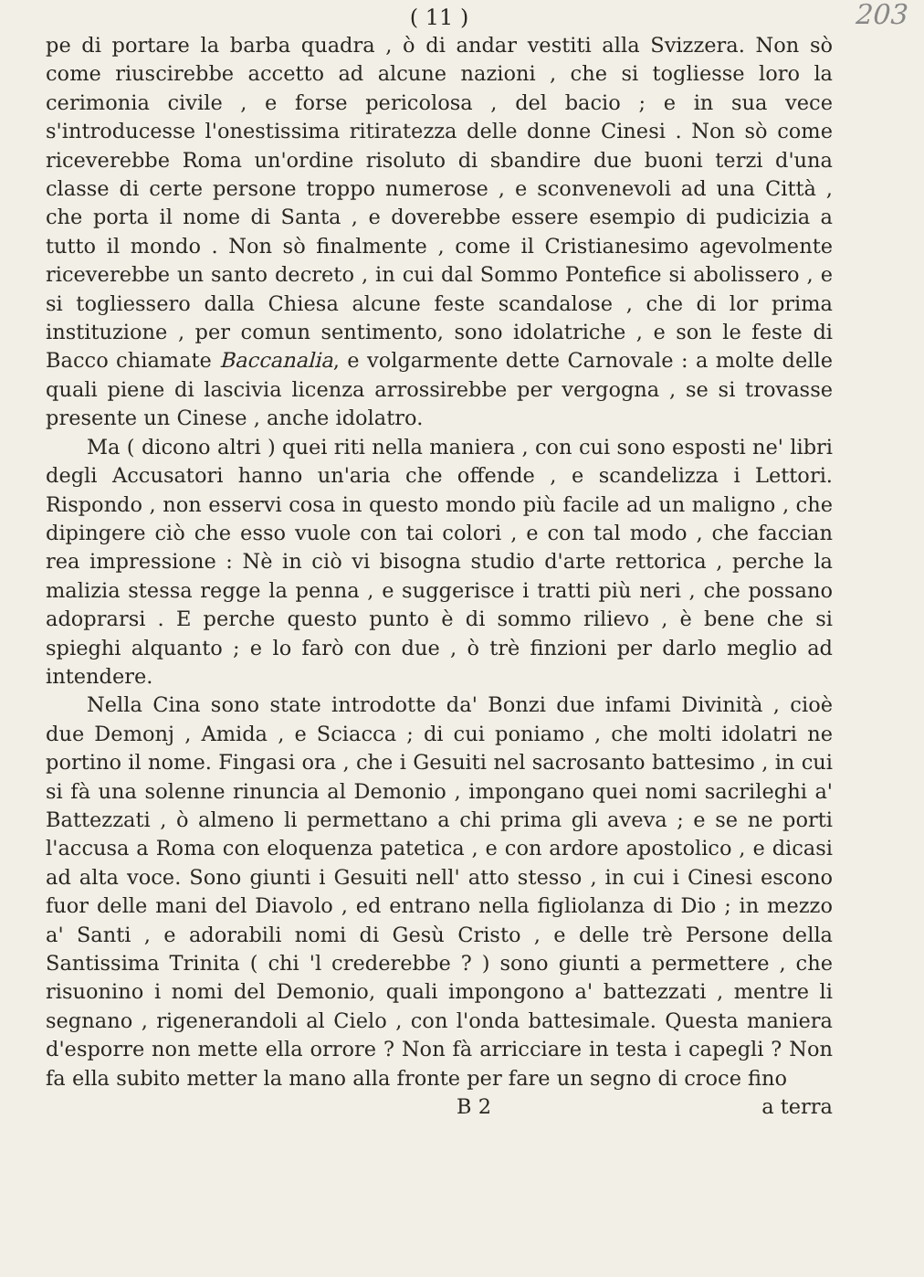( 11 )
203
pe di portare la barba quadra , ò di andar vestiti alla Svizzera. Non sò come riuscirebbe accetto ad alcune nazioni , che si togliesse loro la cerimonia civile , e forse pericolosa , del bacio ; e in sua vece s'introducesse l'onestissima ritiratezza delle donne Cinesi . Non sò come riceverebbe Roma un'ordine risoluto di sbandire due buoni terzi d'una classe di certe persone troppo numerose , e sconvenevoli ad una Città , che porta il nome di Santa , e doverebbe essere esempio di pudicizia a tutto il mondo . Non sò finalmente , come il Cristianesimo agevolmente riceverebbe un santo decreto , in cui dal Sommo Pontefice si abolissero , e si togliessero dalla Chiesa alcune feste scandalose , che di lor prima instituzione , per comun sentimento, sono idolatriche , e son le feste di Bacco chiamate Baccanalia, e volgarmente dette Carnovale : a molte delle quali piene di lascivia licenza arrossirebbe per vergogna , se si trovasse presente un Cinese , anche idolatro.
Ma ( dicono altri ) quei riti nella maniera , con cui sono esposti ne' libri degli Accusatori hanno un'aria che offende , e scandelizza i Lettori. Rispondo , non esservi cosa in questo mondo più facile ad un maligno , che dipingere ciò che esso vuole con tai colori , e con tal modo , che faccian rea impressione : Nè in ciò vi bisogna studio d'arte rettorica , perche la malizia stessa regge la penna , e suggerisce i tratti più neri , che possano adoprarsi . E perche questo punto è di sommo rilievo , è bene che si spieghi alquanto ; e lo farò con due , ò trè finzioni per darlo meglio ad intendere.
Nella Cina sono state introdotte da' Bonzi due infami Divinità , cioè due Demonj , Amida , e Sciacca ; di cui poniamo , che molti idolatri ne portino il nome. Fingasi ora , che i Gesuiti nel sacrosanto battesimo , in cui si fà una solenne rinuncia al Demonio , impongano quei nomi sacrileghi a' Battezzati , ò almeno li permettano a chi prima gli aveva ; e se ne porti l'accusa a Roma con eloquenza patetica , e con ardore apostolico , e dicasi ad alta voce. Sono giunti i Gesuiti nell' atto stesso , in cui i Cinesi escono fuor delle mani del Diavolo , ed entrano nella figliolanza di Dio ; in mezzo a' Santi , e adorabili nomi di Gesù Cristo , e delle trè Persone della Santissima Trinita ( chi 'l crederebbe ? ) sono giunti a permettere , che risuonino i nomi del Demonio, quali impongono a' battezzati , mentre li segnano , rigenerandoli al Cielo , con l'onda battesimale. Questa maniera d'esporre non mette ella orrore ? Non fà arricciare in testa i capegli ? Non fa ella subito metter la mano alla fronte per fare un segno di croce fino
B 2 a terra